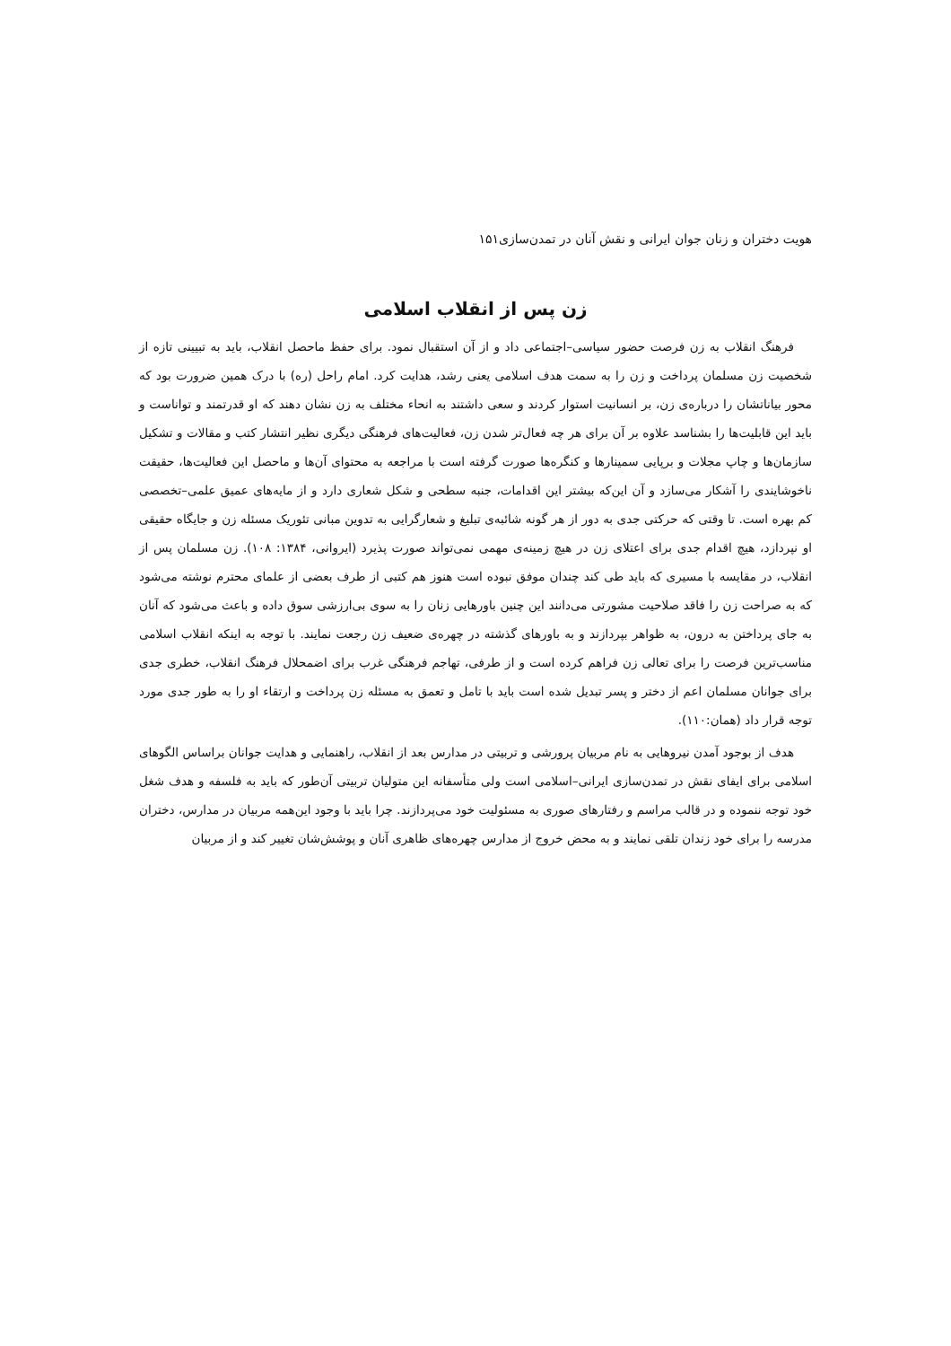هویت دختران و زنان جوان ایرانی و نقش آنان در تمدن‌سازی۱۵۱
زن پس از انقلاب اسلامی
فرهنگ انقلاب به زن فرصت حضور سیاسی–اجتماعی داد و از آن استقبال نمود. برای حفظ ماحصل انقلاب، باید به تبیینی تازه از شخصیت زن مسلمان پرداخت و زن را به سمت هدف اسلامی یعنی رشد، هدایت کرد. امام راحل (ره) با درک همین ضرورت بود که محور بیاناتشان را درباره‌ی زن، بر انسانیت استوار کردند و سعی داشتند به انحاء مختلف به زن نشان دهند که او قدرتمند و تواناست و باید این قابلیت‌ها را بشناسد علاوه بر آن برای هر چه فعال‌تر شدن زن، فعالیت‌های فرهنگی دیگری نظیر انتشار کتب و مقالات و تشکیل سازمان‌ها و چاپ مجلات و برپایی سمینارها و کنگره‌ها صورت گرفته است با مراجعه به محتوای آن‌ها و ماحصل این فعالیت‌ها، حقیقت ناخوشایندی را آشکار می‌سازد و آن این‌که بیشتر این اقدامات، جنبه سطحی و شکل شعاری دارد و از مایه‌های عمیق علمی–تخصصی کم بهره است. تا وقتی که حرکتی جدی به دور از هر گونه شائبه‌ی تبلیغ و شعارگرایی به تدوین مبانی تئوریک مسئله زن و جایگاه حقیقی او نپردازد، هیچ اقدام جدی برای اعتلای زن در هیچ زمینه‌ی مهمی نمی‌تواند صورت پذیرد (ایروانی، ۱۳۸۴: ۱۰۸). زن مسلمان پس از انقلاب، در مقایسه با مسیری که باید طی کند چندان موفق نبوده است هنوز هم کتبی از طرف بعضی از علمای محترم نوشته می‌شود که به صراحت زن را فاقد صلاحیت مشورتی می‌دانند این چنین باورهایی زنان را به سوی بی‌ارزشی سوق داده و باعث می‌شود که آنان به جای پرداختن به درون، به ظواهر بپردازند و به باورهای گذشته در چهره‌ی ضعیف زن رجعت نمایند. با توجه به اینکه انقلاب اسلامی مناسب‌ترین فرصت را برای تعالی زن فراهم کرده است و از طرفی، تهاجم فرهنگی غرب برای اضمحلال فرهنگ انقلاب، خطری جدی برای جوانان مسلمان اعم از دختر و پسر تبدیل شده است باید با تامل و تعمق به مسئله زن پرداخت و ارتقاء او را به طور جدی مورد توجه قرار داد (همان:۱۱۰).
هدف از بوجود آمدن نیروهایی به نام مربیان پرورشی و تربیتی در مدارس بعد از انقلاب، راهنمایی و هدایت جوانان براساس الگوهای اسلامی برای ایفای نقش در تمدن‌سازی ایرانی–اسلامی است ولی متأسفانه این متولیان تربیتی آن‌طور که باید به فلسفه و هدف شغل خود توجه ننموده و در قالب مراسم و رفتارهای صوری به مسئولیت خود می‌پردازند. چرا باید با وجود این‌همه مربیان در مدارس، دختران مدرسه را برای خود زندان تلقی نمایند و به محض خروج از مدارس چهره‌های ظاهری آنان و پوشش‌شان تغییر کند و از مربیان